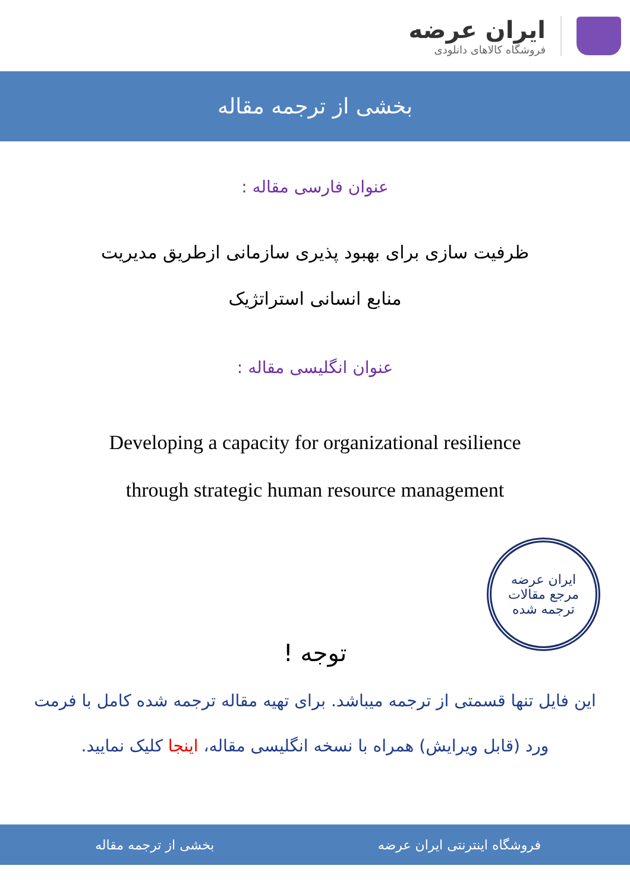ایران عرضه
فروشگاه کالاهای دانلودی
بخشی از ترجمه مقاله
عنوان فارسی مقاله :
ظرفیت سازی برای بهبود پذیری سازمانی ازطریق مدیریت
منابع انسانی استراتژیک
عنوان انگلیسی مقاله :
Developing a capacity for organizational resilience
through strategic human resource management
ایران عرضه
مرجع مقالات
ترجمه شده
توجه !
این فایل تنها قسمتی از ترجمه میباشد. برای تهیه مقاله ترجمه شده کامل با فرمت ورد (قابل ویرایش) همراه با نسخه انگلیسی مقاله، اینجا کلیک نمایید.
فروشگاه اینترنتی ایران عرضه بخشی از ترجمه مقاله